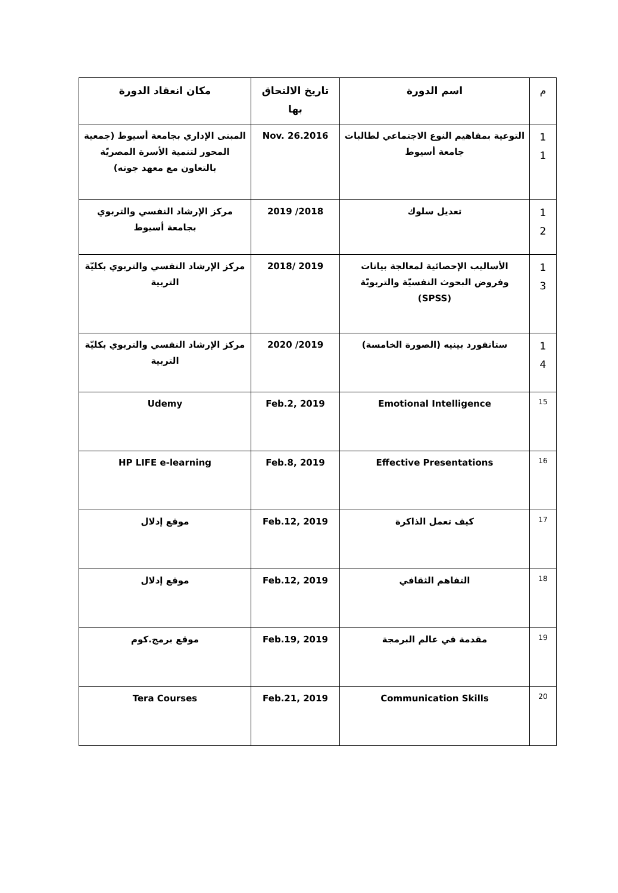| م | اسم الدورة | تاريخ الالتحاق بها | مكان انعقاد الدورة |
| --- | --- | --- | --- |
| 1 1 | التوعية بمفاهيم النوع الاجتماعي لطالبات جامعة أسيوط | Nov. 26.2016 | المبنى الإداري بجامعة أسيوط (جمعية المحور لتنمية الأسرة المصريّة بالتعاون مع معهد جوته) |
| 1 2 | تعديل سلوك | 2018/ 2019 | مركز الإرشاد النفسي والتربوي بجامعة أسيوط |
| 1 3 | الأساليب الإحصائية لمعالجة بيانات وفروض البحوث النفسيّة والتربويّة (SPSS) | 2019 /2018 | مركز الإرشاد النفسي والتربوي بكليّة التربية |
| 1 4 | ستانفورد بينيه (الصورة الخامسة) | 2019/ 2020 | مركز الإرشاد النفسي والتربوي بكليّة التربية |
| 15 | Emotional Intelligence | Feb.2, 2019 | Udemy |
| 16 | Effective Presentations | Feb.8, 2019 | HP LIFE e-learning |
| 17 | كيف تعمل الذاكرة | Feb.12, 2019 | موقع إدلال |
| 18 | التفاهم الثقافي | Feb.12, 2019 | موقع إدلال |
| 19 | مقدمة في عالم البرمجة | Feb.19, 2019 | موقع برمج.كوم |
| 20 | Communication Skills | Feb.21, 2019 | Tera Courses |